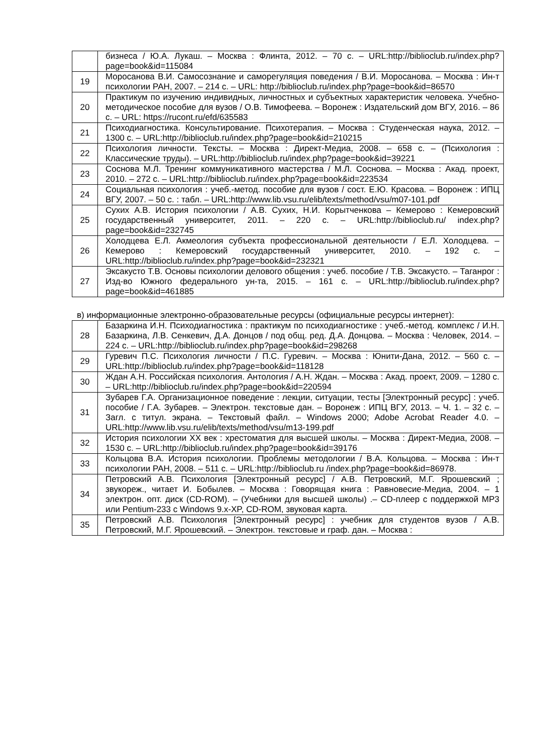| | бизнеса / Ю.А. Лукаш. – Москва : Флинта, 2012. – 70 с. – URL:http://biblioclub.ru/index.php?page=book&id=115084 |
| 19 | Моросанова В.И. Самосознание и саморегуляция поведения / В.И. Моросанова. – Москва : Ин-т психологии РАН, 2007. – 214 с. – URL: http://biblioclub.ru/index.php?page=book&id=86570 |
| 20 | Практикум по изучению индивидных, личностных и субъектных характеристик человека. Учебно-методическое пособие для вузов / О.В. Тимофеева. – Воронеж : Издательский дом ВГУ, 2016. – 86 с. – URL: https://rucont.ru/efd/635583 |
| 21 | Психодиагностика. Консультирование. Психотерапия. – Москва : Студенческая наука, 2012. – 1300 с. – URL:http://biblioclub.ru/index.php?page=book&id=210215 |
| 22 | Психология личности. Тексты. – Москва : Директ-Медиа, 2008. – 658 с. – (Психология : Классические труды). – URL:http://biblioclub.ru/index.php?page=book&id=39221 |
| 23 | Соснова М.Л. Тренинг коммуникативного мастерства / М.Л. Соснова. – Москва : Акад. проект, 2010. – 272 с. – URL:http://biblioclub.ru/index.php?page=book&id=223534 |
| 24 | Социальная психология : учеб.-метод. пособие для вузов / сост. Е.Ю. Красова. – Воронеж : ИПЦ ВГУ, 2007. – 50 с. : табл. – URL:http://www.lib.vsu.ru/elib/texts/method/vsu/m07-101.pdf |
| 25 | Сухих А.В. История психологии / А.В. Сухих, Н.И. Корытченкова – Кемерово : Кемеровский государственный университет, 2011. – 220 с. – URL:http://biblioclub.ru/ index.php?page=book&id=232745 |
| 26 | Холодцева Е.Л. Акмеология субъекта профессиональной деятельности / Е.Л. Холодцева. – Кемерово : Кемеровский государственный университет, 2010. – 192 с. – URL:http://biblioclub.ru/index.php?page=book&id=232321 |
| 27 | Эксакусто Т.В. Основы психологии делового общения : учеб. пособие / Т.В. Эксакусто. – Таганрог : Изд-во Южного федерального ун-та, 2015. – 161 с. – URL:http://biblioclub.ru/index.php?page=book&id=461885 |
в) информационные электронно-образовательные ресурсы (официальные ресурсы интернет):
| 28 | Базаркина И.Н. Психодиагностика : практикум по психодиагностике : учеб.-метод. комплекс / И.Н. Базаркина, Л.В. Сенкевич, Д.А. Донцов / под общ. ред. Д.А. Донцова. – Москва : Человек, 2014. – 224 с. – URL:http://biblioclub.ru/index.php?page=book&id=298268 |
| 29 | Гуревич П.С. Психология личности / П.С. Гуревич. – Москва : Юнити-Дана, 2012. – 560 с. – URL:http://biblioclub.ru/index.php?page=book&id=118128 |
| 30 | Ждан А.Н. Российская психология. Антология / А.Н. Ждан. – Москва : Акад. проект, 2009. – 1280 с. – URL:http://biblioclub.ru/index.php?page=book&id=220594 |
| 31 | Зубарев Г.А. Организационное поведение : лекции, ситуации, тесты [Электронный ресурс] : учеб. пособие / Г.А. Зубарев. – Электрон. текстовые дан. – Воронеж : ИПЦ ВГУ, 2013. – Ч. 1. – 32 с. – Загл. с титул. экрана. – Текстовый файл. – Windows 2000; Adobe Acrobat Reader 4.0. – URL:http://www.lib.vsu.ru/elib/texts/method/vsu/m13-199.pdf |
| 32 | История психологии XX век : хрестоматия для высшей школы. – Москва : Директ-Медиа, 2008. – 1530 с. – URL:http://biblioclub.ru/index.php?page=book&id=39176 |
| 33 | Кольцова В.А. История психологии. Проблемы методологии / В.А. Кольцова. – Москва : Ин-т психологии РАН, 2008. – 511 с. – URL:http://biblioclub.ru /index.php?page=book&id=86978. |
| 34 | Петровский А.В. Психология [Электронный ресурс] / А.В. Петровский, М.Г. Ярошевский ; звукореж., читает И. Бобылев. – Москва : Говорящая книга : Равновесие-Медиа, 2004. – 1 электрон. опт. диск (CD-ROM). – (Учебники для высшей школы) .– CD-плеер с поддержкой MP3 или Pentium-233 с Windows 9.x-XP, CD-ROM, звуковая карта. |
| 35 | Петровский А.В. Психология [Электронный ресурс] : учебник для студентов вузов / А.В. Петровский, М.Г. Ярошевский. – Электрон. текстовые и граф. дан. – Москва : |